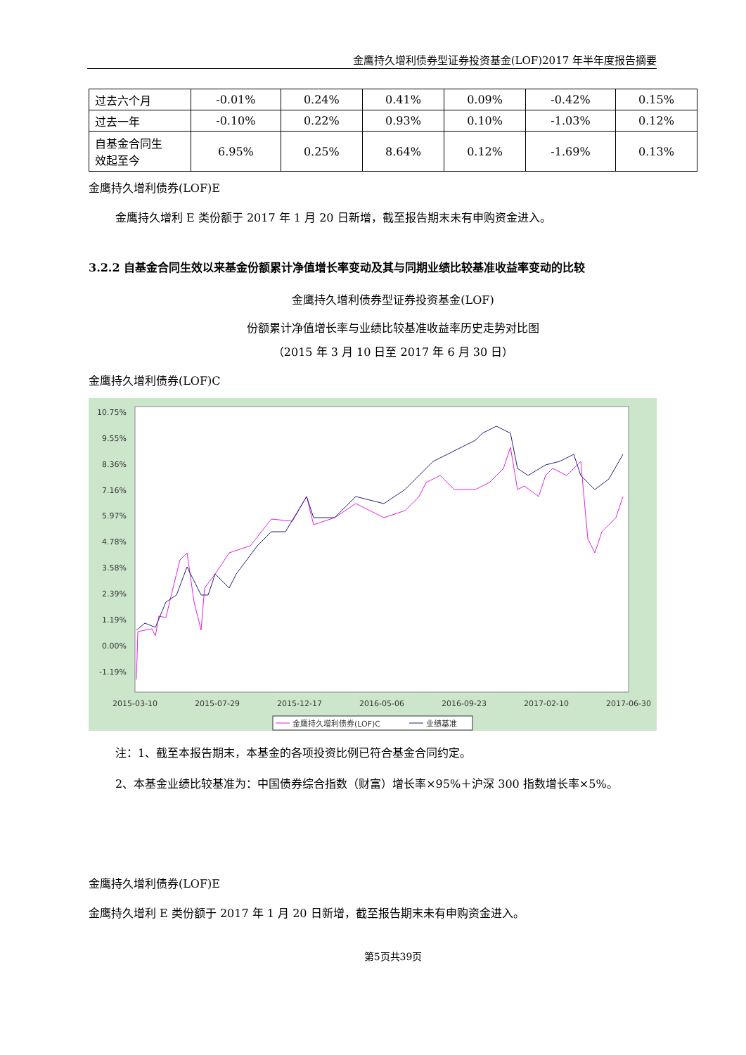金鹰持久增利债券型证券投资基金(LOF)2017 年半年度报告摘要
| 过去六个月 | -0.01% | 0.24% | 0.41% | 0.09% | -0.42% | 0.15% |
| 过去一年 | -0.10% | 0.22% | 0.93% | 0.10% | -1.03% | 0.12% |
| 自基金合同生 效起至今 | 6.95% | 0.25% | 8.64% | 0.12% | -1.69% | 0.13% |
金鹰持久增利债券(LOF)E
金鹰持久增利 E 类份额于 2017 年 1 月 20 日新增，截至报告期末未有申购资金进入。
3.2.2 自基金合同生效以来基金份额累计净值增长率变动及其与同期业绩比较基准收益率变动的比较
金鹰持久增利债券型证券投资基金(LOF)
份额累计净值增长率与业绩比较基准收益率历史走势对比图
（2015 年 3 月 10 日至 2017 年 6 月 30 日）
金鹰持久增利债券(LOF)C
10.75%
9.55%
8.36%
7.16%
5.97%
4.78%
3.58%
2.39%
1.19%
0.00%
-1.19%
2015-03-10
2015-07-29
2015-12-17
2016-05-06
2016-09-23
2017-02-10
2017-06-30
金鹰持久增利债券(LOF)C
业绩基准
注：1、截至本报告期末，本基金的各项投资比例已符合基金合同约定。
2、本基金业绩比较基准为：中国债券综合指数（财富）增长率×95%＋沪深 300 指数增长率×5%。
金鹰持久增利债券(LOF)E
金鹰持久增利 E 类份额于 2017 年 1 月 20 日新增，截至报告期末未有申购资金进入。
第5页共39页